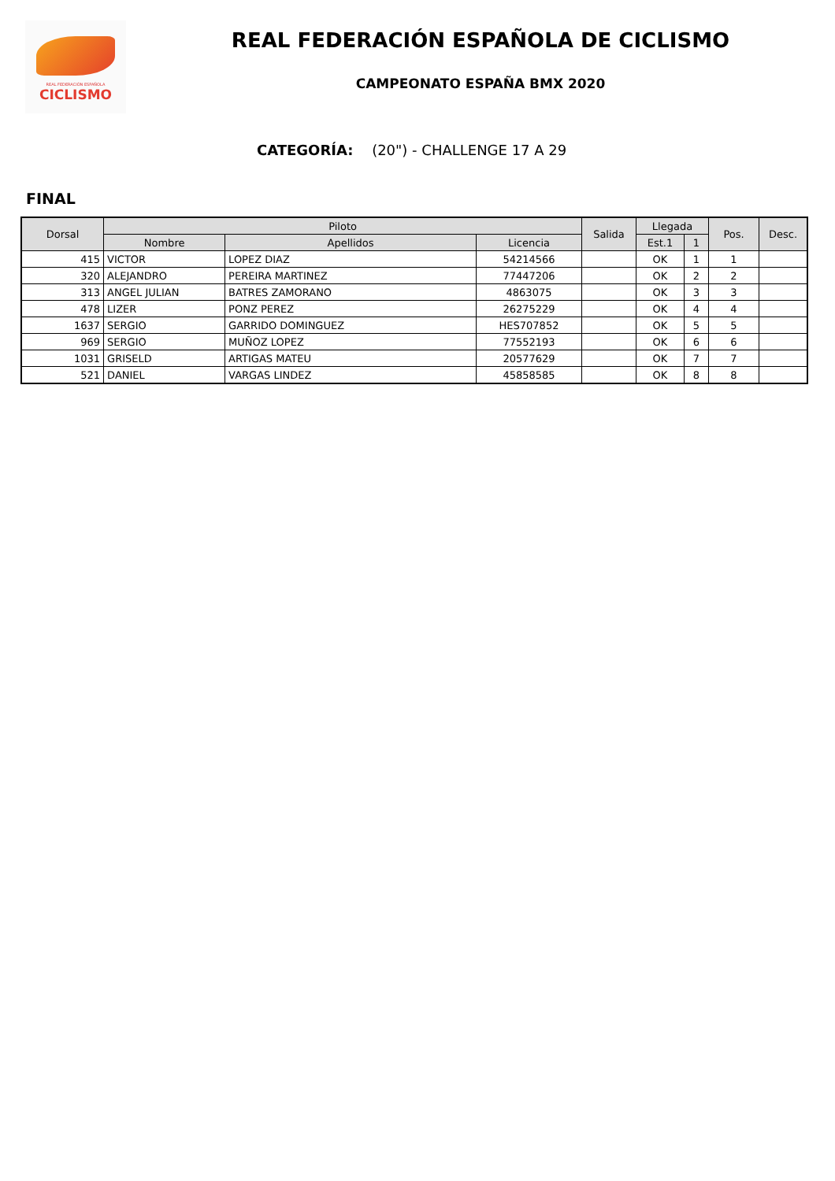REAL FEDERACIÓN ESPAÑOLA
CICLISMO
REAL FEDERACIÓN ESPAÑOLA DE CICLISMO
CAMPEONATO ESPAÑA BMX 2020
CATEGORÍA: (20") - CHALLENGE 17 A 29
FINAL
| Dorsal | Piloto | | | Salida | Llegada | | Pos. | Desc. |
| --- | --- | --- | --- | --- | --- | --- | --- | --- |
| | Nombre | Apellidos | Licencia | | Est.1 | 1 | | |
| 415 | VICTOR | LOPEZ DIAZ | 54214566 | | OK | 1 | 1 | |
| 320 | ALEJANDRO | PEREIRA MARTINEZ | 77447206 | | OK | 2 | 2 | |
| 313 | ANGEL JULIAN | BATRES ZAMORANO | 4863075 | | OK | 3 | 3 | |
| 478 | LIZER | PONZ PEREZ | 26275229 | | OK | 4 | 4 | |
| 1637 | SERGIO | GARRIDO DOMINGUEZ | HES707852 | | OK | 5 | 5 | |
| 969 | SERGIO | MUÑOZ LOPEZ | 77552193 | | OK | 6 | 6 | |
| 1031 | GRISELD | ARTIGAS MATEU | 20577629 | | OK | 7 | 7 | |
| 521 | DANIEL | VARGAS LINDEZ | 45858585 | | OK | 8 | 8 | |